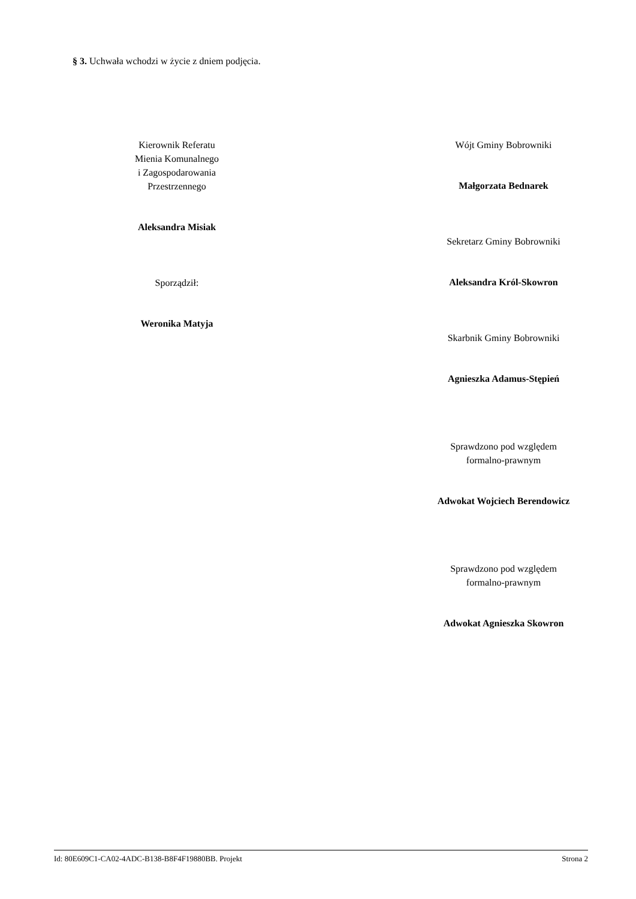§ 3. Uchwała wchodzi w życie z dniem podjęcia.
Kierownik Referatu
Mienia Komunalnego
i Zagospodarowania
Przestrzennego
Aleksandra Misiak
Sporządził:
Weronika Matyja
Wójt Gminy Bobrowniki
Małgorzata Bednarek
Sekretarz Gminy Bobrowniki
Aleksandra Król-Skowron
Skarbnik Gminy Bobrowniki
Agnieszka Adamus-Stępień
Sprawdzono pod względem
formalno-prawnym
Adwokat Wojciech Berendowicz
Sprawdzono pod względem
formalno-prawnym
Adwokat Agnieszka Skowron
Id: 80E609C1-CA02-4ADC-B138-B8F4F19880BB. Projekt Strona 2